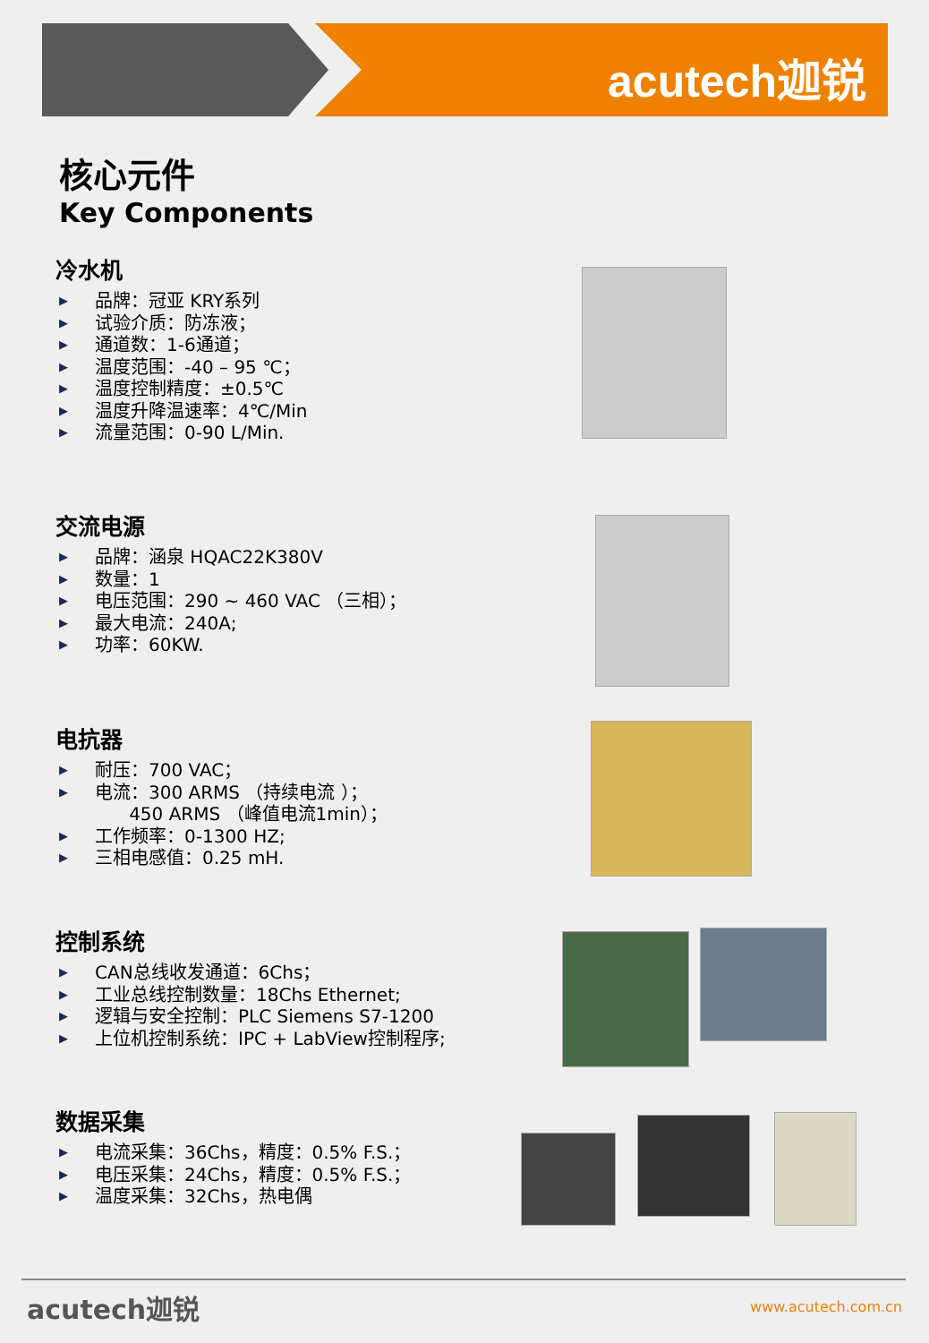acutech迦锐
核心元件
Key Components
冷水机
▶ 品牌：冠亚 KRY系列
▶ 试验介质：防冻液；
▶ 通道数：1-6通道；
▶ 温度范围：-40 – 95 ℃；
▶ 温度控制精度：±0.5℃
▶ 温度升降温速率：4℃/Min
▶ 流量范围：0-90 L/Min.
交流电源
▶ 品牌：涵泉 HQAC22K380V
▶ 数量：1
▶ 电压范围：290 ~ 460 VAC （三相）；
▶ 最大电流：240A;
▶ 功率：60KW.
电抗器
▶ 耐压：700 VAC；
▶ 电流：300 ARMS （持续电流 ）；
450 ARMS （峰值电流1min）；
▶ 工作频率：0-1300 HZ;
▶ 三相电感值：0.25 mH.
控制系统
▶ CAN总线收发通道：6Chs；
▶ 工业总线控制数量：18Chs Ethernet;
▶ 逻辑与安全控制：PLC Siemens S7-1200
▶ 上位机控制系统：IPC + LabView控制程序;
数据采集
▶ 电流采集：36Chs，精度：0.5% F.S.；
▶ 电压采集：24Chs，精度：0.5% F.S.；
▶ 温度采集：32Chs，热电偶
acutech迦锐 www.acutech.com.cn